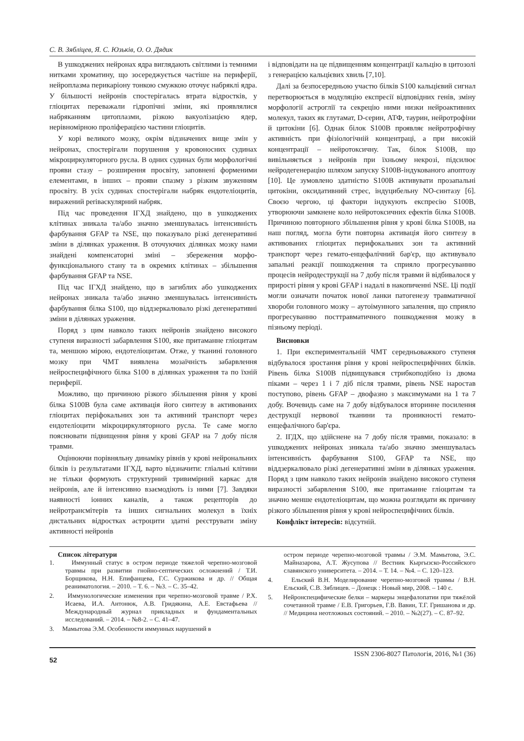С. В. Зябліцев, Я. С. Юзьків, О. О. Дядик
В ушкоджених нейронах ядра виглядають світлими із темними нитками хроматину, що зосереджується частіше на периферії, нейроплазма перикаріону тонкою смужкою оточує набряклі ядра. У більшості нейронів спостерігалась втрата відростків, у гліоцитах переважали гідропічні зміни, які проявлялися набряканням цитоплазми, різкою вакуолізацією ядер, нерівномірною проліферацією частини гліоцитів.
У корі великого мозку, окрім відзначених вище змін у нейронах, спостерігали порушення у кровоносних судинах мікроциркуляторного русла. В одних судинах були морфологічні прояви стазу – розширення просвіту, заповнені форменими елементами, в інших – прояви спазму з різким звуженням просвіту. В усіх судинах спостерігали набряк ендотеліоцитів, виражений periваскулярний набряк.
Під час проведення ІГХД знайдено, що в ушкоджених клітинах зникала та/або значно зменшувалась інтенсивність фарбування GFAP та NSE, що показувало різкі дегенеративні зміни в ділянках ураження. В оточуючих ділянках мозку нами знайдені компенсаторні зміні – збереження морфо-функціонального стану та в окремих клітинах – збільшення фарбування GFAP та NSE.
Під час ІГХД знайдено, що в загиблих або ушкоджених нейронах зникала та/або значно зменшувалась інтенсивність фарбування білка S100, що віддзеркалювало різкі дегенеративні зміни в ділянках ураження.
Поряд з цим навколо таких нейронів знайдено високого ступеня виразності забарвлення S100, яке притаманне гліоцитам та, меншою мірою, ендотеліоцитам. Отже, у тканині головного мозку при ЧМТ виявлена мозаїчність забарвлення нейроспецифічного білка S100 в ділянках ураження та по їхній периферії.
Можливо, що причиною різкого збільшення рівня у крові білка S100B була саме активація його синтезу в активованих гліоцитах періфокальних зон та активний транспорт через ендотеліоцити мікроциркуляторного русла. Те саме могло пояснювати підвищення рівня у крові GFAP на 7 добу після травми.
Оцінюючи порівняльну динаміку рівнів у крові нейрональних білків із результатами ІГХД, варто відзначити: гліальні клітини не тільки формують структурний тривимірний каркас для нейронів, але й інтенсивно взаємодіють із ними [7]. Завдяки наявності іонних каналів, а також рецепторів до нейротрансмітерів та інших сигнальних молекул в їхніх дистальних відростках астроцити здатні реєструвати зміну активності нейронів
і відповідати на це підвищенням концентрації кальцію в цитозолі з генерацією кальцієвих хвиль [7,10].
Далі за безпосередньою участю білків S100 кальцієвий сигнал перетворюється в модуляцію експресії відповідних генів, зміну морфології астроглії та секрецію ними низки нейроактивних молекул, таких як глутамат, D-серин, АТФ, таурин, нейротрофіни й цитокіни [6]. Однак білок S100B проявляє нейротрофічну активність при фізіологічній концентраці, а при високій концентрації – нейротоксичну. Так, білок S100B, що вивільняється з нейронів при їхньому некрозі, підсилює нейродегенерацію шляхом запуску S100B-індукованого апоптозу [10]. Це зумовлено здатністю S100B активувати прозапальні цитокіни, оксидативний стрес, індуцибельну NO-синтазу [6]. Своєю чергою, ці фактори індукують експресію S100B, утворюючи замкнене коло нейротоксичних ефектів білка S100B. Причиною повторного збільшення рівня у крові білка S100B, на наш погляд, могла бути повторна активація його синтезу в активованих гліоцитах перифокальних зон та активний транспорт через гемато-енцефалічний бар'єр, що активувало запальні реакції пошкодження та сприяло прогресуванню процесів нейродеструкції на 7 добу після травми й відбивалося у прирості рівня у крові GFAP і надалі в накопиченні NSE. Ці події могли означати початок нової ланки патогенезу травматичної хвороби головного мозку – аутоімунного запалення, що сприяло прогресуванню посттравматичного пошкодження мозку в пізньому періоді.
Висновки
1. При експериментальній ЧМТ середньоважкого ступеня відбувалося зростання рівня у крові нейроспецифічних білків. Рівень білка S100B підвищувався стрибкоподібно із двома піками – через 1 і 7 діб після травми, рівень NSE наростав поступово, рівень GFAP – двофазно з максимумами на 1 та 7 добу. Вочевидь саме на 7 добу відбувалося вторинне посилення деструкції нервової тканини та проникності гемато-енцефалічного бар'єра.
2. ІГДХ, що здійснене на 7 добу після травми, показало: в ушкоджених нейронах зникала та/або значно зменшувалась інтенсивність фарбування S100, GFAP та NSE, що віддзеркалювало різкі дегенеративні зміни в ділянках ураження. Поряд з цим навколо таких нейронів знайдено високого ступеня виразності забарвлення S100, яке притаманне гліоцитам та значно менше ендотеліоцитам, що можна розглядати як причину різкого збільшення рівня у крові нейроспецифічних білків.
Конфлікт інтересів: відсутній.
Список літератури
1. Иммунный статус в остром периоде тяжелой черепно-мозговой травмы при развитии гнойно-септических осложнений / Т.И. Борщикова, Н.Н. Епифанцева, Г.С. Суржикова и др. // Общая реаниматология. – 2010. – Т. 6. – №3. – С. 35–42.
2. Иммунологические изменения при черепно-мозговой травме / Р.Х. Исаева, И.А. Антонюк, А.В. Гридякина, А.Е. Евстафьева // Международный журнал прикладных и фундаментальных исследований. – 2014. – №8-2. – С. 41–47.
3. Мамытова Э.М. Особенности иммунных нарушений в
остром периоде черепно-мозговой травмы / Э.М. Мамытова, Э.С. Майназарова, А.Т. Жусупова // Вестник Кыргызско-Российского славянского университета. – 2014. – Т. 14. – №4. – С. 120–123.
4. Ельский В.Н. Моделирование черепно-мозговой травмы / В.Н. Ельский, С.В. Зяблицев. – Донецк : Новый мир, 2008. – 140 с.
5. Нейронспецифические белки – маркеры энцефалопатии при тяжёлой сочетанной травме / Е.В. Григорьев, Г.В. Вавин, Т.Г. Гришанова и др. // Медицина неотложных состояний. – 2010. – №2(27). – С. 87–92.
52 ISSN 2306-8027 Патологія, 2016, №1 (36)